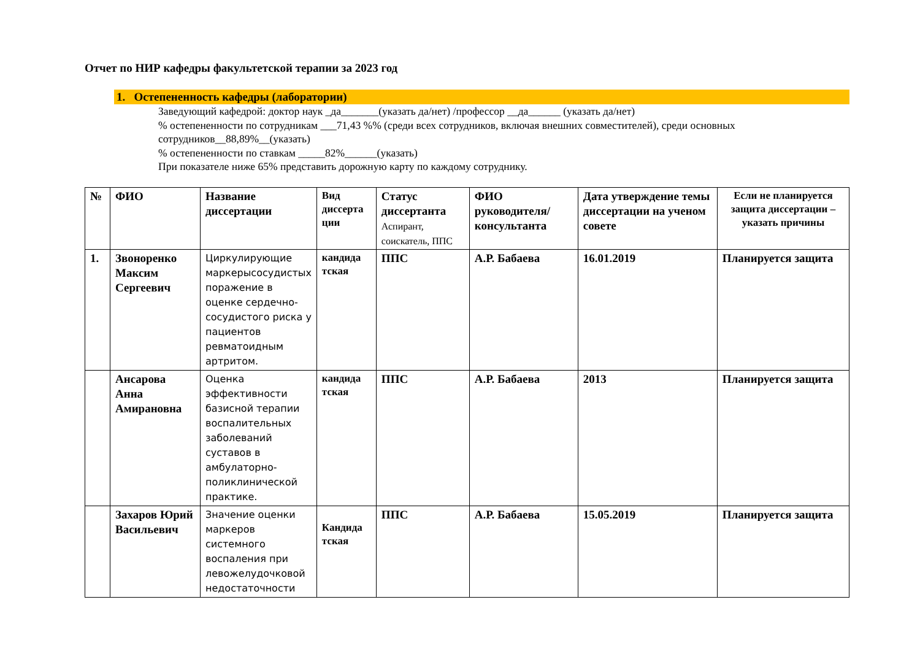Отчет по НИР кафедры факультетской терапии за 2023 год
1. Остепененность кафедры (лаборатории)
Заведующий кафедрой: доктор наук _да_______(указать да/нет) /профессор __да______ (указать да/нет)
% остепененности по сотрудникам ___71,43 %% (среди всех сотрудников, включая внешних совместителей), среди основных сотрудников__88,89%__(указать)
% остепененности по ставкам _____82%______(указать)
При показателе ниже 65% представить дорожную карту по каждому сотруднику.
| № | ФИО | Название диссертации | Вид диссерта ции | Статус диссертанта Аспирант, соискатель, ППС | ФИО руководителя/ консультанта | Дата утверждение темы диссертации на ученом совете | Если не планируется защита диссертации – указать причины |
| --- | --- | --- | --- | --- | --- | --- | --- |
| 1. | Звоноренко Максим Сергеевич | Циркулирующие маркерысосудистых поражение в оценке сердечно-сосудистого риска у пациентов ревматоидным артритом. | кандида тская | ППС | А.Р. Бабаева | 16.01.2019 | Планируется защита |
| | Ансарова Анна Амирановна | Оценка эффективности базисной терапии воспалительных заболеваний суставов в амбулаторно-поликлинической практике. | кандида тская | ППС | А.Р. Бабаева | 2013 | Планируется защита |
| | Захаров Юрий Васильевич | Значение оценки маркеров системного воспаления при левожелудочковой недостаточности | Кандида тская | ППС | А.Р. Бабаева | 15.05.2019 | Планируется защита |